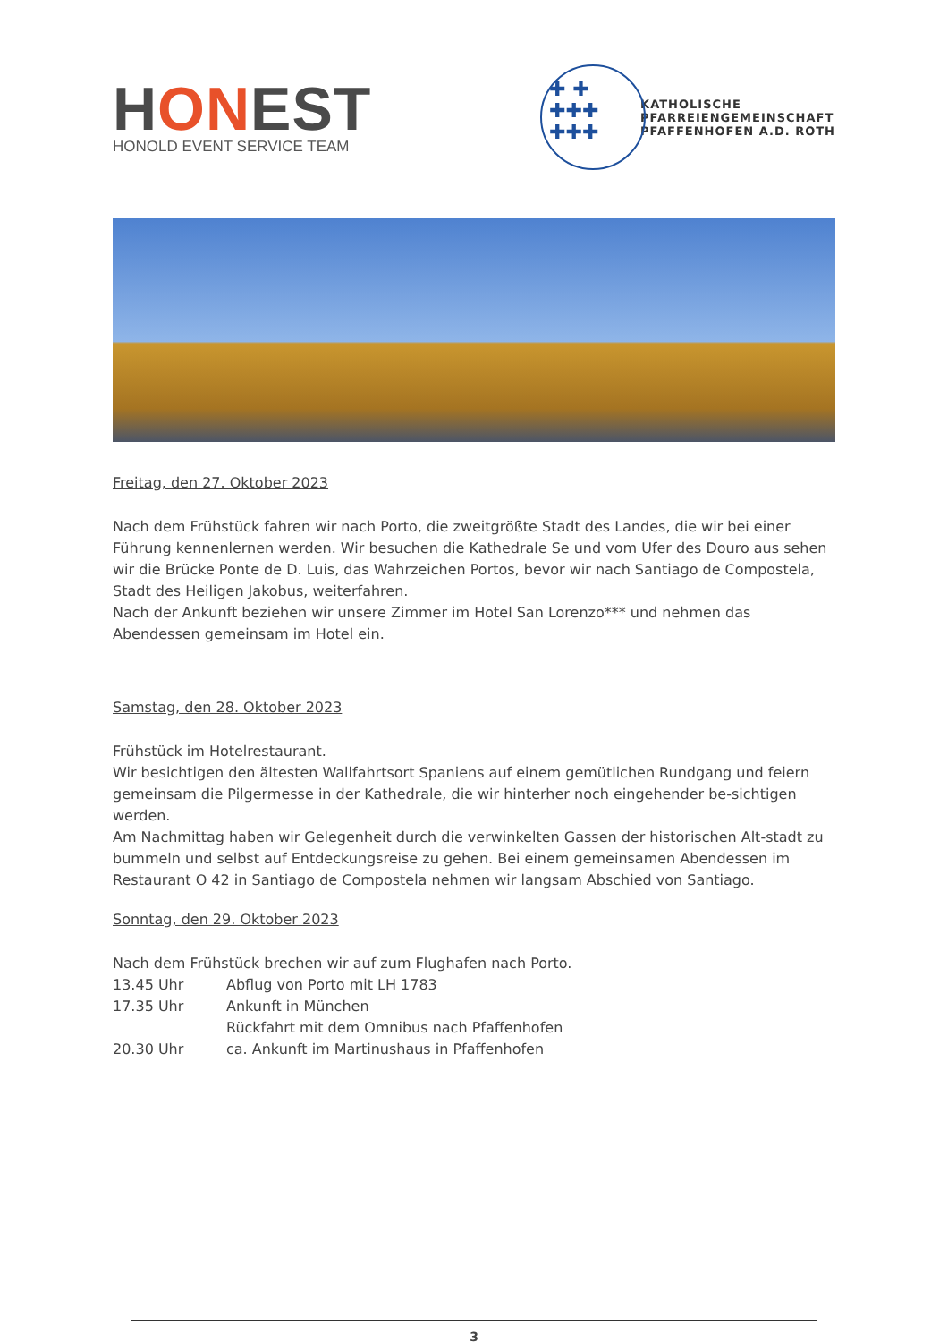HONE ST
HONOLD EVENT SERVICE TEAM
✚ ✚
✚✚✚
✚✚✚
KATHOLISCHE
PFARREIENGEMEINSCHAFT
PFAFFENHOFEN A.D. ROTH
Freitag, den 27. Oktober 2023
Nach dem Frühstück fahren wir nach Porto, die zweitgrößte Stadt des Landes, die wir bei einer Führung kennenlernen werden. Wir besuchen die Kathedrale Se und vom Ufer des Douro aus sehen wir die Brücke Ponte de D. Luis, das Wahrzeichen Portos, bevor wir nach Santiago de Compostela, Stadt des Heiligen Jakobus, weiterfahren.
Nach der Ankunft beziehen wir unsere Zimmer im Hotel San Lorenzo*** und nehmen das Abendessen gemeinsam im Hotel ein.
Samstag, den 28. Oktober 2023
Frühstück im Hotelrestaurant.
Wir besichtigen den ältesten Wallfahrtsort Spaniens auf einem gemütlichen Rundgang und feiern gemeinsam die Pilgermesse in der Kathedrale, die wir hinterher noch eingehender be-sichtigen werden.
Am Nachmittag haben wir Gelegenheit durch die verwinkelten Gassen der historischen Alt-stadt zu bummeln und selbst auf Entdeckungsreise zu gehen. Bei einem gemeinsamen Abendessen im Restaurant O 42 in Santiago de Compostela nehmen wir langsam Abschied von Santiago.
Sonntag, den 29. Oktober 2023
Nach dem Frühstück brechen wir auf zum Flughafen nach Porto.
13.45 Uhr Abflug von Porto mit LH 1783
17.35 Uhr Ankunft in München
Rückfahrt mit dem Omnibus nach Pfaffenhofen
20.30 Uhr ca. Ankunft im Martinushaus in Pfaffenhofen
3